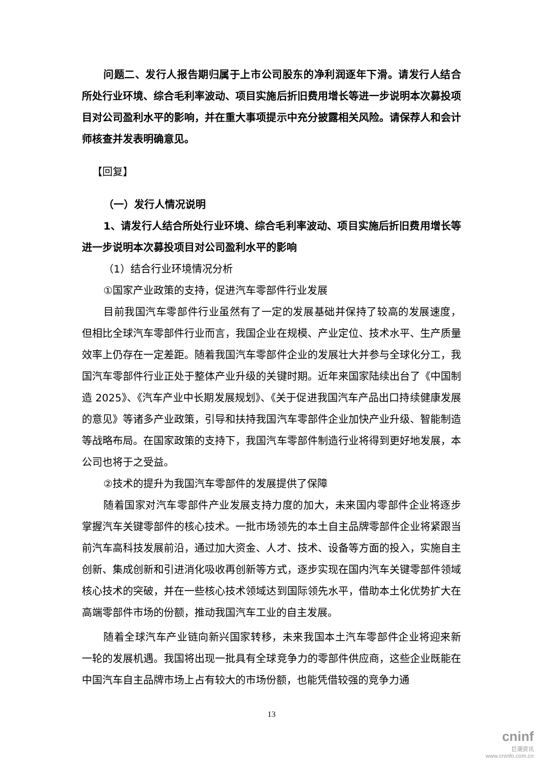问题二、发行人报告期归属于上市公司股东的净利润逐年下滑。请发行人结合所处行业环境、综合毛利率波动、项目实施后折旧费用增长等进一步说明本次募投项目对公司盈利水平的影响，并在重大事项提示中充分披露相关风险。请保荐人和会计师核查并发表明确意见。
【回复】
（一）发行人情况说明
1、请发行人结合所处行业环境、综合毛利率波动、项目实施后折旧费用增长等进一步说明本次募投项目对公司盈利水平的影响
（1）结合行业环境情况分析
①国家产业政策的支持，促进汽车零部件行业发展
目前我国汽车零部件行业虽然有了一定的发展基础并保持了较高的发展速度，但相比全球汽车零部件行业而言，我国企业在规模、产业定位、技术水平、生产质量效率上仍存在一定差距。随着我国汽车零部件企业的发展壮大并参与全球化分工，我国汽车零部件行业正处于整体产业升级的关键时期。近年来国家陆续出台了《中国制造 2025》、《汽车产业中长期发展规划》、《关于促进我国汽车产品出口持续健康发展的意见》等诸多产业政策，引导和扶持我国汽车零部件企业加快产业升级、智能制造等战略布局。在国家政策的支持下，我国汽车零部件制造行业将得到更好地发展，本公司也将于之受益。
②技术的提升为我国汽车零部件的发展提供了保障
随着国家对汽车零部件产业发展支持力度的加大，未来国内零部件企业将逐步掌握汽车关键零部件的核心技术。一批市场领先的本土自主品牌零部件企业将紧跟当前汽车高科技发展前沿，通过加大资金、人才、技术、设备等方面的投入，实施自主创新、集成创新和引进消化吸收再创新等方式，逐步实现在国内汽车关键零部件领域核心技术的突破，并在一些核心技术领域达到国际领先水平，借助本土化优势扩大在高端零部件市场的份额，推动我国汽车工业的自主发展。
随着全球汽车产业链向新兴国家转移，未来我国本土汽车零部件企业将迎来新一轮的发展机遇。我国将出现一批具有全球竞争力的零部件供应商，这些企业既能在中国汽车自主品牌市场上占有较大的市场份额，也能凭借较强的竞争力通
13
cninf
巨潮资讯
www.cninfo.com.cn